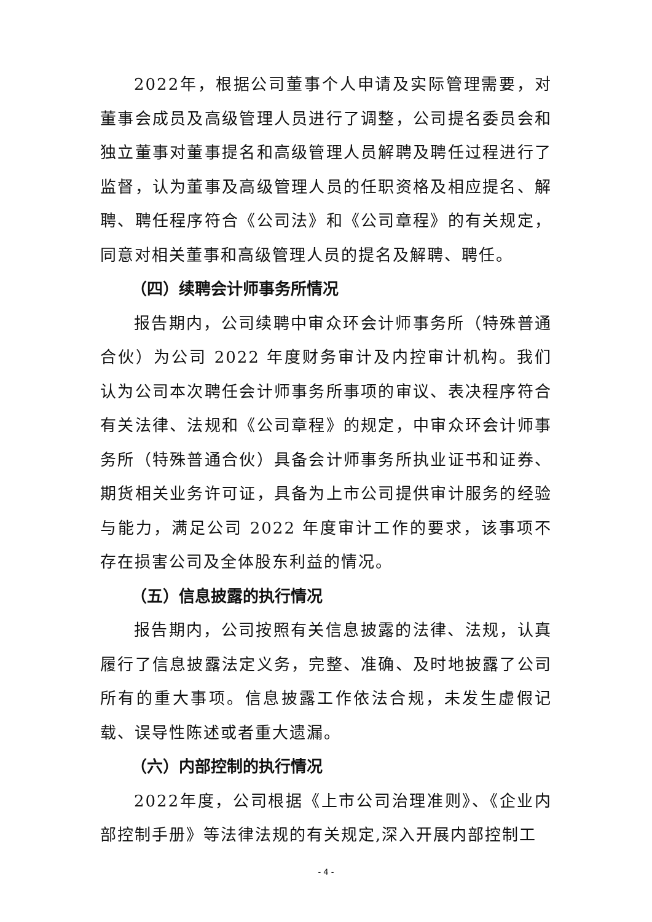2022年，根据公司董事个人申请及实际管理需要，对董事会成员及高级管理人员进行了调整，公司提名委员会和独立董事对董事提名和高级管理人员解聘及聘任过程进行了监督，认为董事及高级管理人员的任职资格及相应提名、解聘、聘任程序符合《公司法》和《公司章程》的有关规定，同意对相关董事和高级管理人员的提名及解聘、聘任。
（四）续聘会计师事务所情况
报告期内，公司续聘中审众环会计师事务所（特殊普通合伙）为公司 2022 年度财务审计及内控审计机构。我们认为公司本次聘任会计师事务所事项的审议、表决程序符合有关法律、法规和《公司章程》的规定，中审众环会计师事务所（特殊普通合伙）具备会计师事务所执业证书和证券、期货相关业务许可证，具备为上市公司提供审计服务的经验与能力，满足公司 2022 年度审计工作的要求，该事项不存在损害公司及全体股东利益的情况。
（五）信息披露的执行情况
报告期内，公司按照有关信息披露的法律、法规，认真履行了信息披露法定义务，完整、准确、及时地披露了公司所有的重大事项。信息披露工作依法合规，未发生虚假记载、误导性陈述或者重大遗漏。
（六）内部控制的执行情况
2022年度，公司根据《上市公司治理准则》、《企业内部控制手册》等法律法规的有关规定,深入开展内部控制工
- 4 -